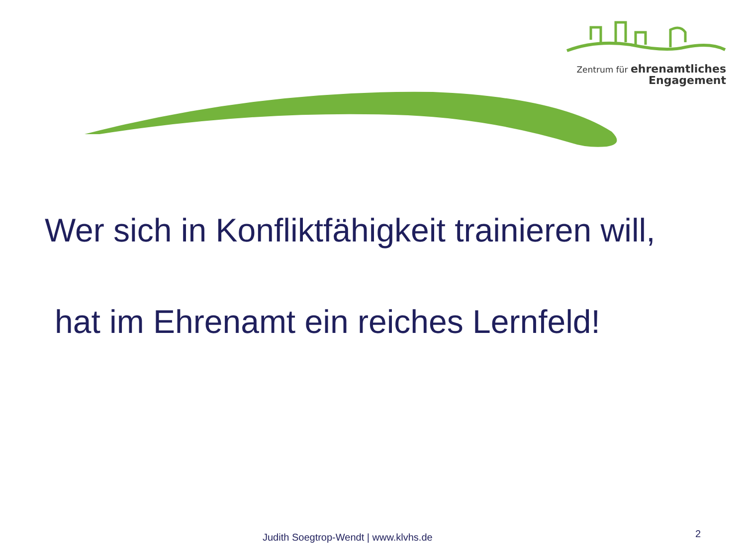Zentrum für ehrenamtliches
Engagement
Wer sich in Konfliktfähigkeit trainieren will,
hat im Ehrenamt ein reiches Lernfeld!
Judith Soegtrop-Wendt | www.klvhs.de 2